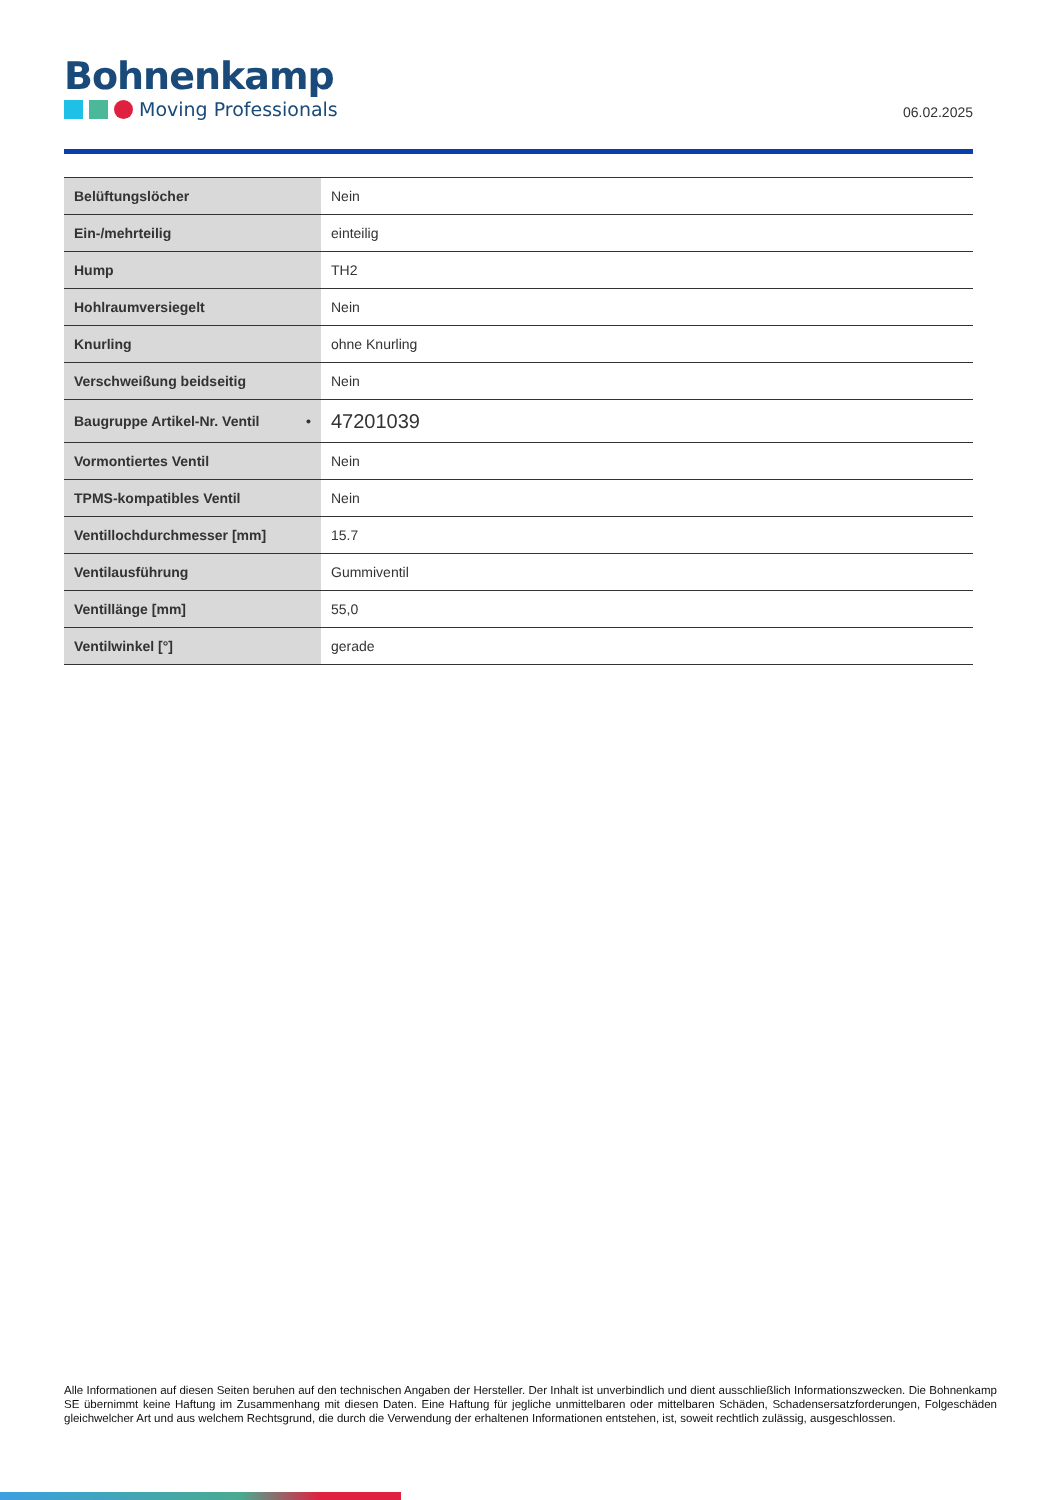Bohnenkamp
Moving Professionals
06.02.2025
| Belüftungslöcher | Nein |
| Ein-/mehrteilig | einteilig |
| Hump | TH2 |
| Hohlraumversiegelt | Nein |
| Knurling | ohne Knurling |
| Verschweißung beidseitig | Nein |
| Baugruppe Artikel-Nr. Ventil • | 47201039 |
| Vormontiertes Ventil | Nein |
| TPMS-kompatibles Ventil | Nein |
| Ventillochdurchmesser [mm] | 15.7 |
| Ventilausführung | Gummiventil |
| Ventillänge [mm] | 55,0 |
| Ventilwinkel [°] | gerade |
Alle Informationen auf diesen Seiten beruhen auf den technischen Angaben der Hersteller. Der Inhalt ist unverbindlich und dient ausschließlich Informationszwecken. Die Bohnenkamp SE übernimmt keine Haftung im Zusammenhang mit diesen Daten. Eine Haftung für jegliche unmittelbaren oder mittelbaren Schäden, Schadensersatzforderungen, Folgeschäden gleichwelcher Art und aus welchem Rechtsgrund, die durch die Verwendung der erhaltenen Informationen entstehen, ist, soweit rechtlich zulässig, ausgeschlossen.